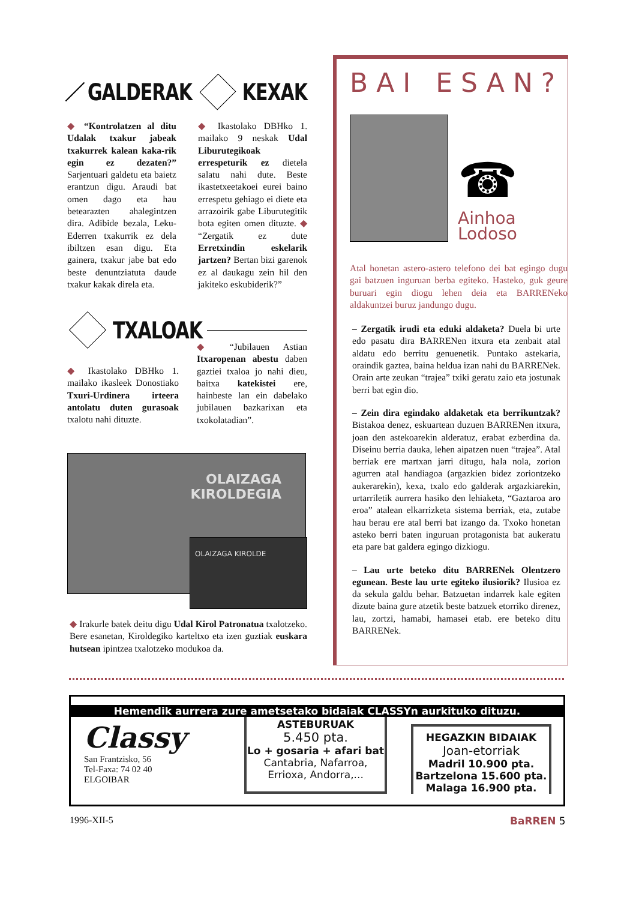GALDERAK
◆ “Kontrolatzen al ditu Udalak txakur jabeak txakurrek kalean kaka-rik egin ez dezaten?” Sarjentuari galdetu eta baietz erantzun digu. Araudi bat omen dago eta hau betearazten ahalegintzen dira. Adibide bezala, Leku-Ederren txakurrik ez dela ibiltzen esan digu. Eta gainera, txakur jabe bat edo beste denuntziatuta daude txakur kakak direla eta.
KEXAK
◆ Ikastolako DBHko 1. mailako 9 neskak Udal Liburutegikoak errespeturik ez dietela salatu nahi dute. Beste ikastetxeetakoei eurei baino errespetu gehiago ei diete eta arrazoirik gabe Liburutegitik bota egiten omen dituzte. ◆ “Zergatik ez dute Erretxindin eskelarik jartzen? Bertan bizi garenok ez al daukagu zein hil den jakiteko eskubiderik?”
TXALOAK
◆ Ikastolako DBHko 1. mailako ikasleek Donostiako Txuri-Urdinera irteera antolatu duten gurasoak txalotu nahi dituzte.
◆ “Jubilauen Astian Itxaropenan abestu daben gaztiei txaloa jo nahi dieu, baitxa katekistei ere, hainbeste lan ein dabelako jubilauen bazkarixan eta txokolatadian”.
OLAIZAGA
KIROLDEGIA
OLAIZAGA KIROLDE
◆ Irakurle batek deitu digu Udal Kirol Patronatua txalotzeko. Bere esanetan, Kiroldegiko karteltxo eta izen guztiak euskara hutsean ipintzea txalotzeko modukoa da.
BAI ESAN?
☎
Ainhoa
Lodoso
Atal honetan astero-astero telefono dei bat egingo dugu gai batzuen inguruan berba egiteko. Hasteko, guk geure buruari egin diogu lehen deia eta BARRENeko aldakuntzei buruz jandungo dugu.
– Zergatik irudi eta eduki aldaketa? Duela bi urte edo pasatu dira BARRENen itxura eta zenbait atal aldatu edo berritu genuenetik. Puntako astekaria, oraindik gaztea, baina heldua izan nahi du BARRENek. Orain arte zeukan “trajea” txiki geratu zaio eta jostunak berri bat egin dio.
– Zein dira egindako aldaketak eta berrikuntzak? Bistakoa denez, eskuartean duzuen BARRENen itxura, joan den astekoarekin alderatuz, erabat ezberdina da. Diseinu berria dauka, lehen aipatzen nuen “trajea”. Atal berriak ere martxan jarri ditugu, hala nola, zorion agurren atal handiagoa (argazkien bidez zoriontzeko aukerarekin), kexa, txalo edo galderak argazkiarekin, urtarriletik aurrera hasiko den lehiaketa, “Gaztaroa aro eroa” atalean elkarrizketa sistema berriak, eta, zutabe hau berau ere atal berri bat izango da. Txoko honetan asteko berri baten inguruan protagonista bat aukeratu eta pare bat galdera egingo dizkiogu.
– Lau urte beteko ditu BARRENek Olentzero egunean. Beste lau urte egiteko ilusiorik? Ilusioa ez da sekula galdu behar. Batzuetan indarrek kale egiten dizute baina gure atzetik beste batzuek etorriko direnez, lau, zortzi, hamabi, hamasei etab. ere beteko ditu BARRENek.
Hemendik aurrera zure ametsetako bidaiak CLASSYn aurkituko dituzu.
Classy
San Frantzisko, 56
Tel-Faxa: 74 02 40
ELGOIBAR
ASTEBURUAK
5.450 pta.
Lo + gosaria + afari bat
Cantabria, Nafarroa,
Errioxa, Andorra,...
HEGAZKIN BIDAIAK
Joan-etorriak
Madril 10.900 pta.
Bartzelona 15.600 pta.
Malaga 16.900 pta.
1996-XII-5 BaRREN 5